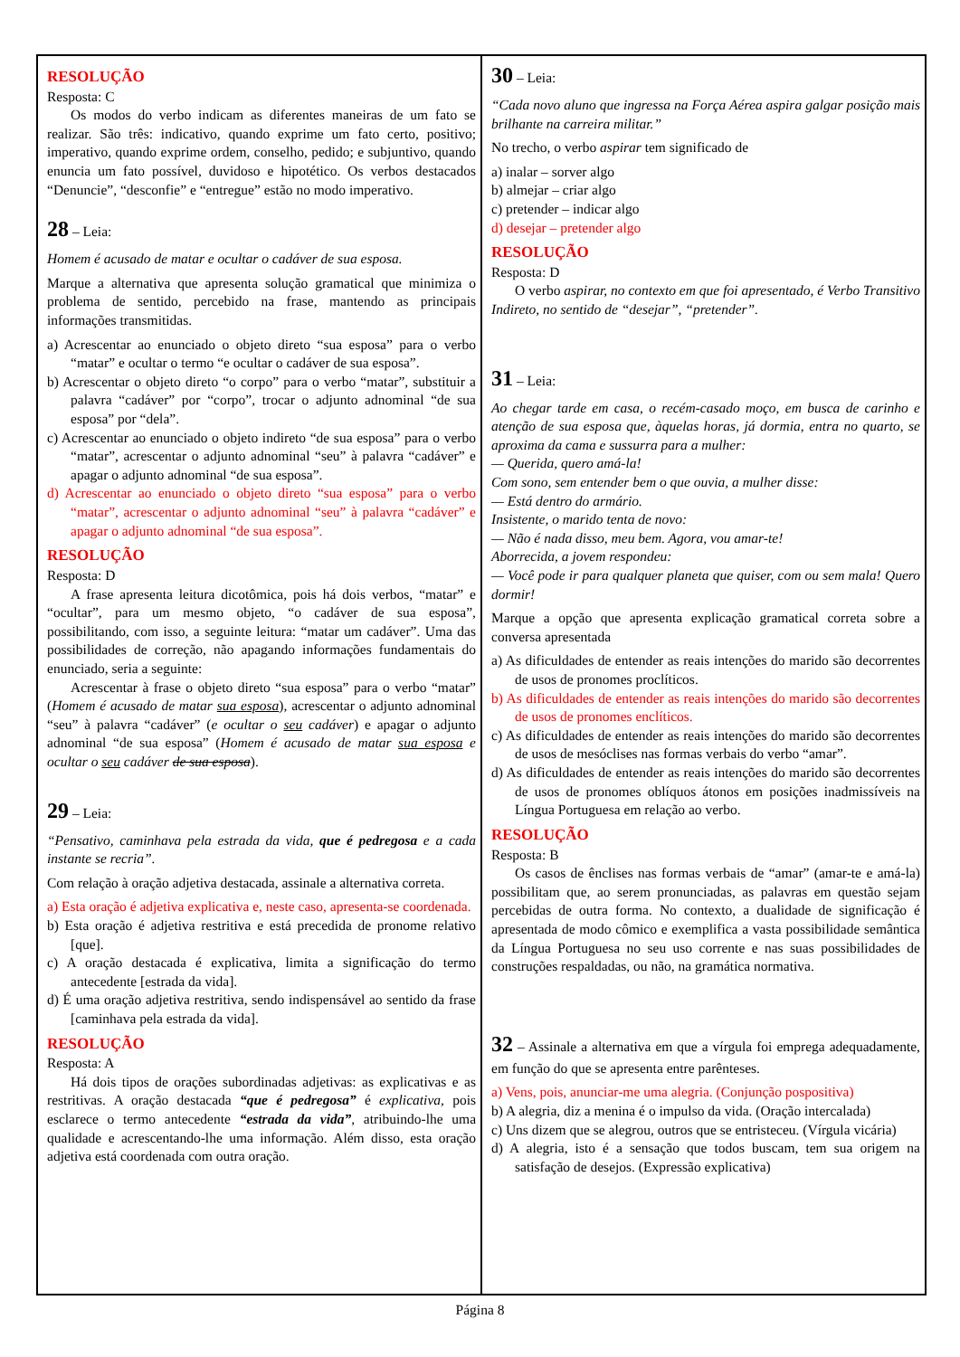RESOLUÇÃO
Resposta: C
Os modos do verbo indicam as diferentes maneiras de um fato se realizar. São três: indicativo, quando exprime um fato certo, positivo; imperativo, quando exprime ordem, conselho, pedido; e subjuntivo, quando enuncia um fato possível, duvidoso e hipotético. Os verbos destacados “Denuncie”, “desconfie” e “entregue” estão no modo imperativo.
28 – Leia:
Homem é acusado de matar e ocultar o cadáver de sua esposa.
Marque a alternativa que apresenta solução gramatical que minimiza o problema de sentido, percebido na frase, mantendo as principais informações transmitidas.
a) Acrescentar ao enunciado o objeto direto “sua esposa” para o verbo “matar” e ocultar o termo “e ocultar o cadáver de sua esposa”.
b) Acrescentar o objeto direto “o corpo” para o verbo “matar”, substituir a palavra “cadáver” por “corpo”, trocar o adjunto adnominal “de sua esposa” por “dela”.
c) Acrescentar ao enunciado o objeto indireto “de sua esposa” para o verbo “matar”, acrescentar o adjunto adnominal “seu” à palavra “cadáver” e apagar o adjunto adnominal “de sua esposa”.
d) Acrescentar ao enunciado o objeto direto “sua esposa” para o verbo “matar”, acrescentar o adjunto adnominal “seu” à palavra “cadáver” e apagar o adjunto adnominal “de sua esposa”.
RESOLUÇÃO
Resposta: D
A frase apresenta leitura dicotômica, pois há dois verbos, “matar” e “ocultar”, para um mesmo objeto, “o cadáver de sua esposa”, possibilitando, com isso, a seguinte leitura: “matar um cadáver”. Uma das possibilidades de correção, não apagando informações fundamentais do enunciado, seria a seguinte:
Acrescentar à frase o objeto direto “sua esposa” para o verbo “matar” (Homem é acusado de matar sua esposa), acrescentar o adjunto adnominal “seu” à palavra “cadáver” (e ocultar o seu cadáver) e apagar o adjunto adnominal “de sua esposa” (Homem é acusado de matar sua esposa e ocultar o seu cadáver de sua esposa).
29 – Leia:
“Pensativo, caminhava pela estrada da vida, que é pedregosa e a cada instante se recria”.
Com relação à oração adjetiva destacada, assinale a alternativa correta.
a) Esta oração é adjetiva explicativa e, neste caso, apresenta-se coordenada.
b) Esta oração é adjetiva restritiva e está precedida de pronome relativo [que].
c) A oração destacada é explicativa, limita a significação do termo antecedente [estrada da vida].
d) É uma oração adjetiva restritiva, sendo indispensável ao sentido da frase [caminhava pela estrada da vida].
RESOLUÇÃO
Resposta: A
Há dois tipos de orações subordinadas adjetivas: as explicativas e as restritivas. A oração destacada “que é pedregosa” é explicativa, pois esclarece o termo antecedente “estrada da vida”, atribuindo-lhe uma qualidade e acrescentando-lhe uma informação. Além disso, esta oração adjetiva está coordenada com outra oração.
30 – Leia:
“Cada novo aluno que ingressa na Força Aérea aspira galgar posição mais brilhante na carreira militar.”
No trecho, o verbo aspirar tem significado de
a) inalar – sorver algo
b) almejar – criar algo
c) pretender – indicar algo
d) desejar – pretender algo
RESOLUÇÃO
Resposta: D
O verbo aspirar, no contexto em que foi apresentado, é Verbo Transitivo Indireto, no sentido de “desejar”, “pretender”.
31 – Leia:
Ao chegar tarde em casa, o recém-casado moço, em busca de carinho e atenção de sua esposa que, àquelas horas, já dormia, entra no quarto, se aproxima da cama e sussurra para a mulher:
— Querida, quero amá-la!
Com sono, sem entender bem o que ouvia, a mulher disse:
— Está dentro do armário.
Insistente, o marido tenta de novo:
— Não é nada disso, meu bem. Agora, vou amar-te!
Aborrecida, a jovem respondeu:
— Você pode ir para qualquer planeta que quiser, com ou sem mala! Quero dormir!
Marque a opção que apresenta explicação gramatical correta sobre a conversa apresentada
a) As dificuldades de entender as reais intenções do marido são decorrentes de usos de pronomes proclíticos.
b) As dificuldades de entender as reais intenções do marido são decorrentes de usos de pronomes enclíticos.
c) As dificuldades de entender as reais intenções do marido são decorrentes de usos de mesóclises nas formas verbais do verbo “amar”.
d) As dificuldades de entender as reais intenções do marido são decorrentes de usos de pronomes oblíquos átonos em posições inadmissíveis na Língua Portuguesa em relação ao verbo.
RESOLUÇÃO
Resposta: B
Os casos de ênclises nas formas verbais de “amar” (amar-te e amá-la) possibilitam que, ao serem pronunciadas, as palavras em questão sejam percebidas de outra forma. No contexto, a dualidade de significação é apresentada de modo cômico e exemplifica a vasta possibilidade semântica da Língua Portuguesa no seu uso corrente e nas suas possibilidades de construções respaldadas, ou não, na gramática normativa.
32 – Assinale a alternativa em que a vírgula foi emprega adequadamente, em função do que se apresenta entre parênteses.
a) Vens, pois, anunciar-me uma alegria. (Conjunção pospositiva)
b) A alegria, diz a menina é o impulso da vida. (Oração intercalada)
c) Uns dizem que se alegrou, outros que se entristeceu. (Vírgula vicária)
d) A alegria, isto é a sensação que todos buscam, tem sua origem na satisfação de desejos. (Expressão explicativa)
Página 8